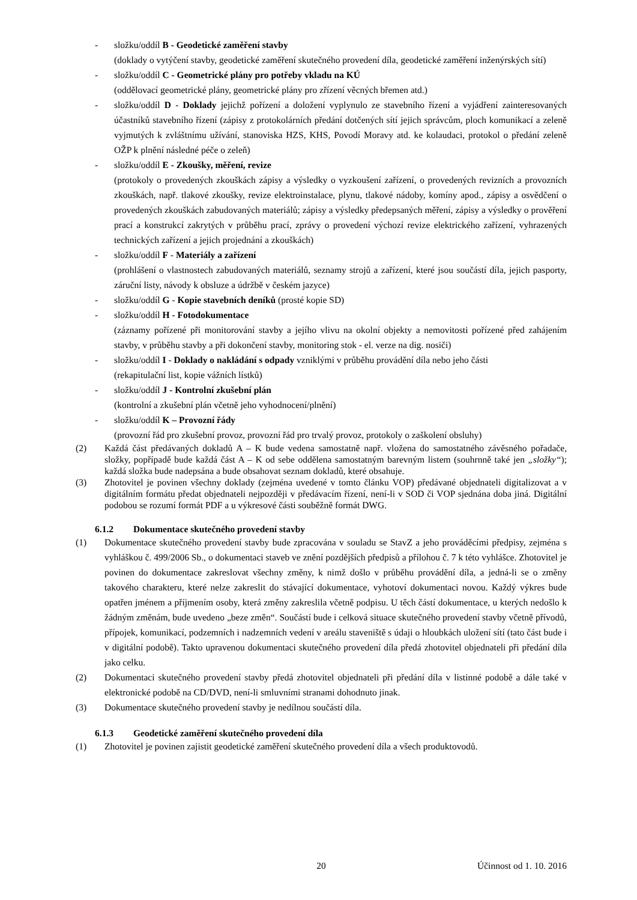- složku/oddíl B - Geodetické zaměření stavby
(doklady o vytýčení stavby, geodetické zaměření skutečného provedení díla, geodetické zaměření inženýrských sítí)
- složku/oddíl C - Geometrické plány pro potřeby vkladu na KÚ
(oddělovací geometrické plány, geometrické plány pro zřízení věcných břemen atd.)
- složku/oddíl D - Doklady jejichž pořízení a doložení vyplynulo ze stavebního řízení a vyjádření zainteresovaných účastníků stavebního řízení (zápisy z protokolárních předání dotčených sítí jejich správcům, ploch komunikací a zeleně vyjmutých k zvláštnímu užívání, stanoviska HZS, KHS, Povodí Moravy atd. ke kolaudaci, protokol o předání zeleně OŽP k plnění následné péče o zeleň)
- složku/oddíl E - Zkoušky, měření, revize
(protokoly o provedených zkouškách zápisy a výsledky o vyzkoušení zařízení, o provedených revizních a provozních zkouškách, např. tlakové zkoušky, revize elektroinstalace, plynu, tlakové nádoby, komíny apod., zápisy a osvědčení o provedených zkouškách zabudovaných materiálů; zápisy a výsledky předepsaných měření, zápisy a výsledky o prověření prací a konstrukcí zakrytých v průběhu prací, zprávy o provedení výchozí revize elektrického zařízení, vyhrazených technických zařízení a jejich projednání a zkouškách)
- složku/oddíl F - Materiály a zařízení
(prohlášení o vlastnostech zabudovaných materiálů, seznamy strojů a zařízení, které jsou součástí díla, jejich pasporty, záruční listy, návody k obsluze a údržbě v českém jazyce)
- složku/oddíl G - Kopie stavebních deníků (prosté kopie SD)
- složku/oddíl H - Fotodokumentace
(záznamy pořízené při monitorování stavby a jejího vlivu na okolní objekty a nemovitosti pořízené před zahájením stavby, v průběhu stavby a při dokončení stavby, monitoring stok - el. verze na dig. nosiči)
- složku/oddíl I - Doklady o nakládání s odpady vzniklými v průběhu provádění díla nebo jeho části
(rekapitulační list, kopie vážních lístků)
- složku/oddíl J - Kontrolní zkušební plán
(kontrolní a zkušební plán včetně jeho vyhodnocení/plnění)
- složku/oddíl K – Provozní řády
(provozní řád pro zkušební provoz, provozní řád pro trvalý provoz, protokoly o zaškolení obsluhy)
(2) Každá část předávaných dokladů A – K bude vedena samostatně např. vložena do samostatného závěsného pořadače, složky, popřípadě bude každá část A – K od sebe oddělena samostatným barevným listem (souhrnně také jen „složky“); každá složka bude nadepsána a bude obsahovat seznam dokladů, které obsahuje.
(3) Zhotovitel je povinen všechny doklady (zejména uvedené v tomto článku VOP) předávané objednateli digitalizovat a v digitálním formátu předat objednateli nejpozději v předávacím řízení, není-li v SOD či VOP sjednána doba jiná. Digitální podobou se rozumí formát PDF a u výkresové části souběžně formát DWG.
6.1.2 Dokumentace skutečného provedení stavby
(1) Dokumentace skutečného provedení stavby bude zpracována v souladu se StavZ a jeho prováděcími předpisy, zejména s vyhláškou č. 499/2006 Sb., o dokumentaci staveb ve znění pozdějších předpisů a přílohou č. 7 k této vyhlášce. Zhotovitel je povinen do dokumentace zakreslovat všechny změny, k nimž došlo v průběhu provádění díla, a jedná-li se o změny takového charakteru, které nelze zakreslit do stávající dokumentace, vyhotoví dokumentaci novou. Každý výkres bude opatřen jménem a příjmením osoby, která změny zakreslila včetně podpisu. U těch částí dokumentace, u kterých nedošlo k žádným změnám, bude uvedeno „beze změn“. Součástí bude i celková situace skutečného provedení stavby včetně přívodů, přípojek, komunikací, podzemních i nadzemních vedení v areálu staveniště s údaji o hloubkách uložení sítí (tato část bude i v digitální podobě). Takto upravenou dokumentaci skutečného provedení díla předá zhotovitel objednateli při předání díla jako celku.
(2) Dokumentaci skutečného provedení stavby předá zhotovitel objednateli při předání díla v listinné podobě a dále také v elektronické podobě na CD/DVD, není-li smluvními stranami dohodnuto jinak.
(3) Dokumentace skutečného provedení stavby je nedílnou součástí díla.
6.1.3 Geodetické zaměření skutečného provedení díla
(1) Zhotovitel je povinen zajistit geodetické zaměření skutečného provedení díla a všech produktovodů.
20 Účinnost od 1. 10. 2016